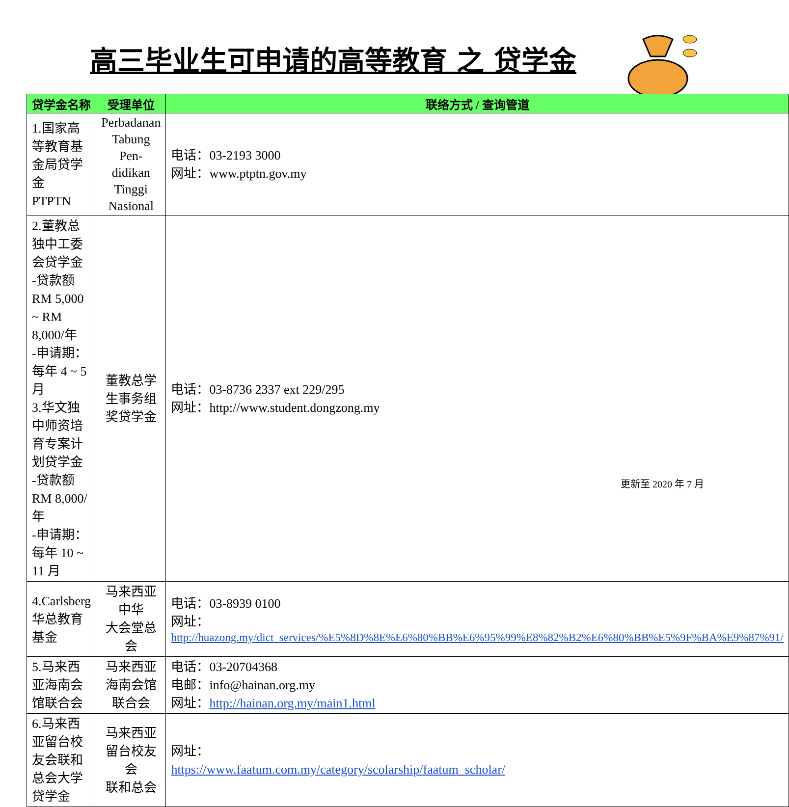高三毕业生可申请的高等教育 之 贷学金
| 贷学金名称 | 受理单位 | 联络方式 / 查询管道 |
| --- | --- | --- |
| 1.国家高等教育基金局贷学金 PTPTN | Perbadanan Tabung Pen- didikan Tinggi Nasional | 电话：03-2193 3000 网址：www.ptptn.gov.my |
| 2.董教总独中工委会贷学金 -贷款额 RM 5,000 ~ RM 8,000/年 -申请期：每年 4 ~ 5 月 3.华文独中师资培育专案计划贷学金 -贷款额 RM 8,000/年 -申请期：每年 10 ~ 11 月 | 董教总学生事务组 奖贷学金 | 电话：03-8736 2337 ext 229/295 网址：http://www.student.dongzong.my |
| 4.Carlsberg 华总教育基金 | 马来西亚中华 大会堂总会 | 电话：03-8939 0100 网址： http://huazong.my/dict_services/%E5%8D%8E%E6%80%BB%E6%95%99%E8%82%B2%E6%80%BB%E5%9F%BA%E9%87%91/ |
| 5.马来西亚海南会馆联合会 | 马来西亚海南会馆 联合会 | 电话：03-20704368 电邮：info@hainan.org.my 网址： http://hainan.org.my/main1.html |
| 6.马来西亚留台校友会联和总会大学贷学金 | 马来西亚留台校友会 联和总会 | 网址： https://www.faatum.com.my/category/scolarship/faatum_scholar/ |
更新至 2020 年 7 月